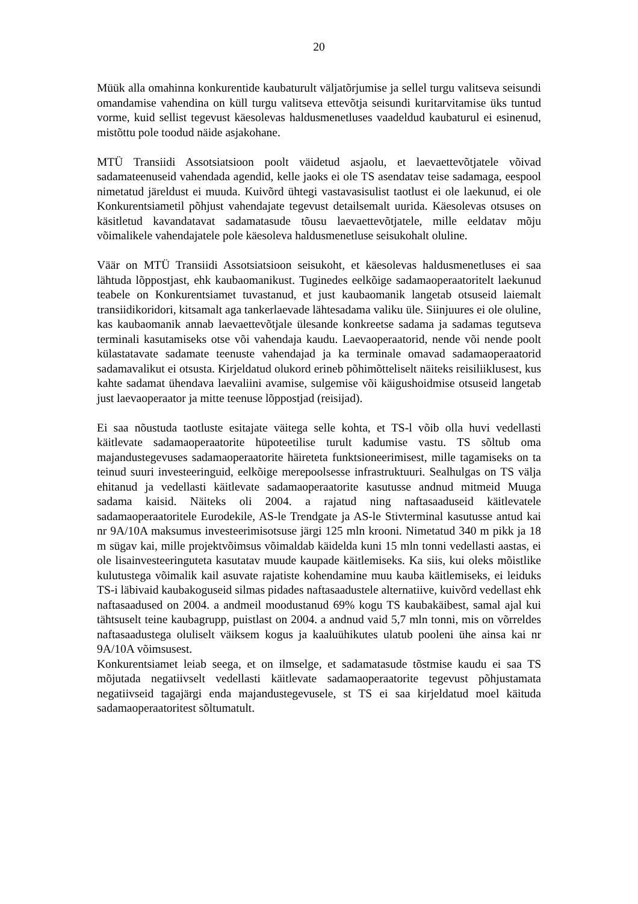20
Müük alla omahinna konkurentide kaubaturult väljatõrjumise ja sellel turgu valitseva seisundi omandamise vahendina on küll turgu valitseva ettevõtja seisundi kuritarvitamise üks tuntud vorme, kuid sellist tegevust käesolevas haldusmenetluses vaadeldud kaubaturul ei esinenud, mistõttu pole toodud näide asjakohane.
MTÜ Transiidi Assotsiatsioon poolt väidetud asjaolu, et laevaettevõtjatele võivad sadamateenuseid vahendada agendid, kelle jaoks ei ole TS asendatav teise sadamaga, eespool nimetatud järeldust ei muuda. Kuivõrd ühtegi vastavasisulist taotlust ei ole laekunud, ei ole Konkurentsiametil põhjust vahendajate tegevust detailsemalt uurida. Käesolevas otsuses on käsitletud kavandatavat sadamatasude tõusu laevaettevõtjatele, mille eeldatav mõju võimalikele vahendajatele pole käesoleva haldusmenetluse seisukohalt oluline.
Väär on MTÜ Transiidi Assotsiatsioon seisukoht, et käesolevas haldusmenetluses ei saa lähtuda lõppostjast, ehk kaubaomanikust. Tuginedes eelkõige sadamaoperaatoritelt laekunud teabele on Konkurentsiamet tuvastanud, et just kaubaomanik langetab otsuseid laiemalt transiidikoridori, kitsamalt aga tankerlaevade lähtesadama valiku üle. Siinjuures ei ole oluline, kas kaubaomanik annab laevaettevõtjale ülesande konkreetse sadama ja sadamas tegutseva terminali kasutamiseks otse või vahendaja kaudu. Laevaoperaatorid, nende või nende poolt külastatavate sadamate teenuste vahendajad ja ka terminale omavad sadamaoperaatorid sadamavalikut ei otsusta. Kirjeldatud olukord erineb põhimõtteliselt näiteks reisiliiklusest, kus kahte sadamat ühendava laevaliini avamise, sulgemise või käigushoidmise otsuseid langetab just laevaoperaator ja mitte teenuse lõppostjad (reisijad).
Ei saa nõustuda taotluste esitajate väitega selle kohta, et TS-l võib olla huvi vedellasti käitlevate sadamaoperaatorite hüpoteetilise turult kadumise vastu. TS sõltub oma majandustegevuses sadamaoperaatorite häireteta funktsioneerimisest, mille tagamiseks on ta teinud suuri investeeringuid, eelkõige merepoolsesse infrastruktuuri. Sealhulgas on TS välja ehitanud ja vedellasti käitlevate sadamaoperaatorite kasutusse andnud mitmeid Muuga sadama kaisid. Näiteks oli 2004. a rajatud ning naftasaaduseid käitlevatele sadamaoperaatoritele Eurodekile, AS-le Trendgate ja AS-le Stivterminal kasutusse antud kai nr 9A/10A maksumus investeerimisotsuse järgi 125 mln krooni. Nimetatud 340 m pikk ja 18 m sügav kai, mille projektvõimsus võimaldab käidelda kuni 15 mln tonni vedellasti aastas, ei ole lisainvesteeringuteta kasutatav muude kaupade käitlemiseks. Ka siis, kui oleks mõistlike kulutustega võimalik kail asuvate rajatiste kohendamine muu kauba käitlemiseks, ei leiduks TS-i läbivaid kaubakoguseid silmas pidades naftasaadustele alternatiive, kuivõrd vedellast ehk naftasaadused on 2004. a andmeil moodustanud 69% kogu TS kaubakäibest, samal ajal kui tähtsuselt teine kaubagrupp, puistlast on 2004. a andnud vaid 5,7 mln tonni, mis on võrreldes naftasaadustega oluliselt väiksem kogus ja kaaluühikutes ulatub pooleni ühe ainsa kai nr 9A/10A võimsusest.
Konkurentsiamet leiab seega, et on ilmselge, et sadamatasude tõstmise kaudu ei saa TS mõjutada negatiivselt vedellasti käitlevate sadamaoperaatorite tegevust põhjustamata negatiivseid tagajärgi enda majandustegevusele, st TS ei saa kirjeldatud moel käituda sadamaoperaatoritest sõltumatult.